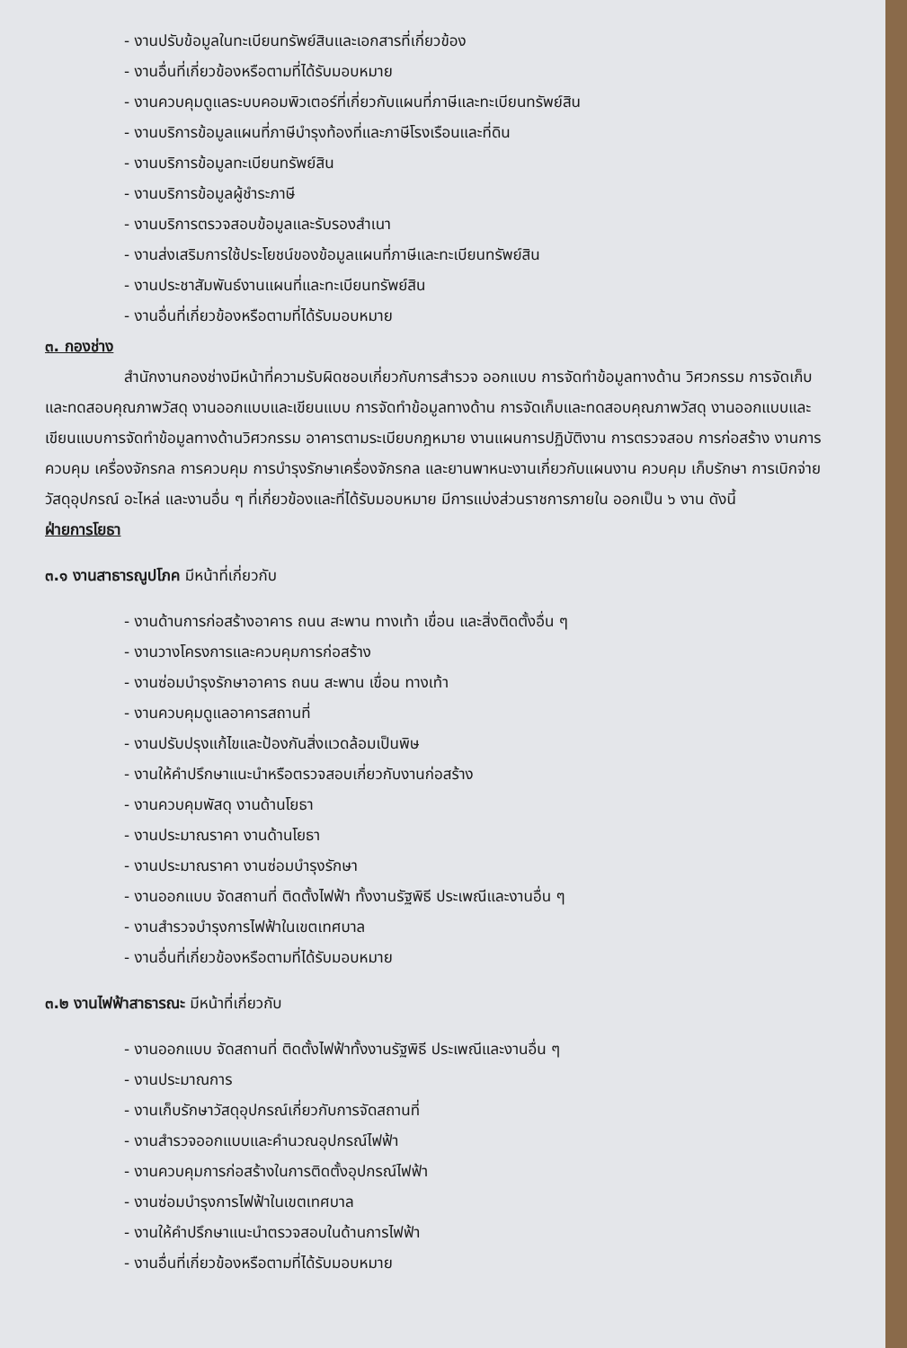- งานปรับข้อมูลในทะเบียนทรัพย์สินและเอกสารที่เกี่ยวข้อง
- งานอื่นที่เกี่ยวข้องหรือตามที่ได้รับมอบหมาย
- งานควบคุมดูแลระบบคอมพิวเตอร์ที่เกี่ยวกับแผนที่ภาษีและทะเบียนทรัพย์สิน
- งานบริการข้อมูลแผนที่ภาษีบำรุงท้องที่และภาษีโรงเรือนและที่ดิน
- งานบริการข้อมูลทะเบียนทรัพย์สิน
- งานบริการข้อมูลผู้ชำระภาษี
- งานบริการตรวจสอบข้อมูลและรับรองสำเนา
- งานส่งเสริมการใช้ประโยชน์ของข้อมูลแผนที่ภาษีและทะเบียนทรัพย์สิน
- งานประชาสัมพันธ์งานแผนที่และทะเบียนทรัพย์สิน
- งานอื่นที่เกี่ยวข้องหรือตามที่ได้รับมอบหมาย
๓. กองช่าง
สำนักงานกองช่างมีหน้าที่ความรับผิดชอบเกี่ยวกับการสำรวจ ออกแบบ การจัดทำข้อมูลทางด้าน วิศวกรรม การจัดเก็บและทดสอบคุณภาพวัสดุ งานออกแบบและเขียนแบบ การจัดทำข้อมูลทางด้าน การจัดเก็บและทดสอบคุณภาพวัสดุ งานออกแบบและเขียนแบบการจัดทำข้อมูลทางด้านวิศวกรรม อาคารตามระเบียบกฎหมาย งานแผนการปฏิบัติงาน การตรวจสอบ การก่อสร้าง งานการควบคุม เครื่องจักรกล การควบคุม การบำรุงรักษาเครื่องจักรกล และยานพาหนะงานเกี่ยวกับแผนงาน ควบคุม เก็บรักษา การเบิกจ่ายวัสดุอุปกรณ์ อะไหล่ และงานอื่น ๆ ที่เกี่ยวข้องและที่ได้รับมอบหมาย มีการแบ่งส่วนราชการภายใน ออกเป็น ๖ งาน ดังนี้
ฝ่ายการโยธา
๓.๑ งานสาธารณูปโภค มีหน้าที่เกี่ยวกับ
- งานด้านการก่อสร้างอาคาร ถนน สะพาน ทางเท้า เขื่อน และสิ่งติดตั้งอื่น ๆ
- งานวางโครงการและควบคุมการก่อสร้าง
- งานซ่อมบำรุงรักษาอาคาร ถนน สะพาน เขื่อน ทางเท้า
- งานควบคุมดูแลอาคารสถานที่
- งานปรับปรุงแก้ไขและป้องกันสิ่งแวดล้อมเป็นพิษ
- งานให้คำปรึกษาแนะนำหรือตรวจสอบเกี่ยวกับงานก่อสร้าง
- งานควบคุมพัสดุ งานด้านโยธา
- งานประมาณราคา งานด้านโยธา
- งานประมาณราคา งานซ่อมบำรุงรักษา
- งานออกแบบ จัดสถานที่ ติดตั้งไฟฟ้า ทั้งงานรัฐพิธี ประเพณีและงานอื่น ๆ
- งานสำรวจบำรุงการไฟฟ้าในเขตเทศบาล
- งานอื่นที่เกี่ยวข้องหรือตามที่ได้รับมอบหมาย
๓.๒ งานไฟฟ้าสาธารณะ มีหน้าที่เกี่ยวกับ
- งานออกแบบ จัดสถานที่ ติดตั้งไฟฟ้าทั้งงานรัฐพิธี ประเพณีและงานอื่น ๆ
- งานประมาณการ
- งานเก็บรักษาวัสดุอุปกรณ์เกี่ยวกับการจัดสถานที่
- งานสำรวจออกแบบและคำนวณอุปกรณ์ไฟฟ้า
- งานควบคุมการก่อสร้างในการติดตั้งอุปกรณ์ไฟฟ้า
- งานซ่อมบำรุงการไฟฟ้าในเขตเทศบาล
- งานให้คำปรึกษาแนะนำตรวจสอบในด้านการไฟฟ้า
- งานอื่นที่เกี่ยวข้องหรือตามที่ได้รับมอบหมาย